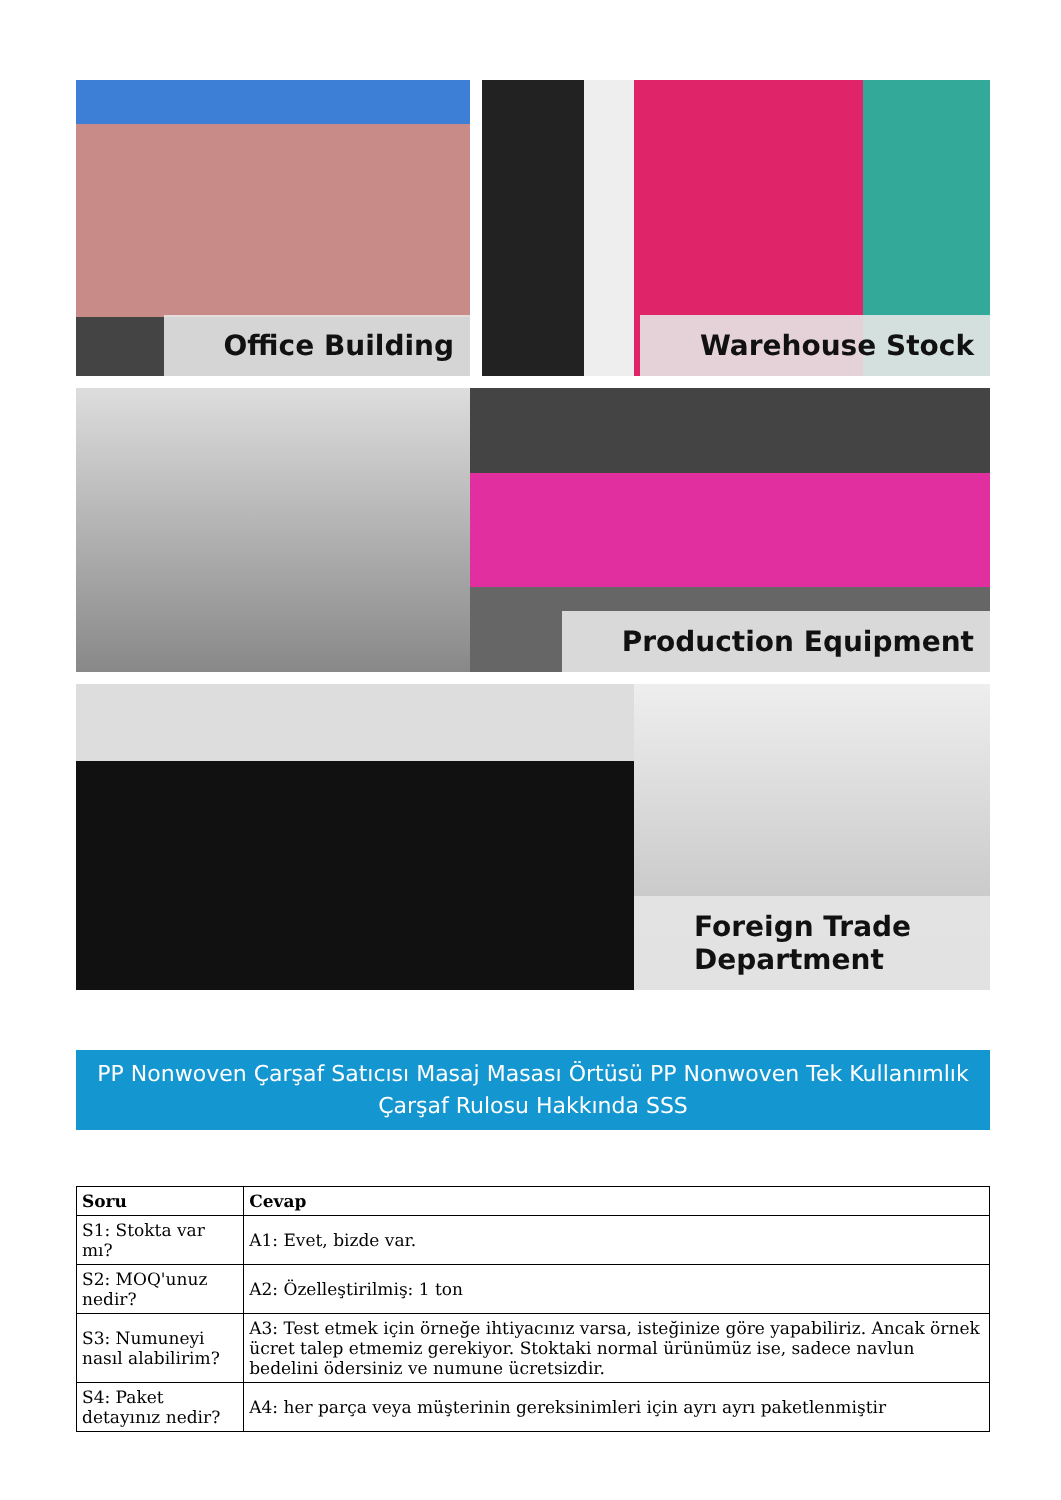Office Building
Warehouse Stock
Production Equipment
Foreign Trade Department
PP Nonwoven Çarşaf Satıcısı Masaj Masası Örtüsü PP Nonwoven Tek Kullanımlık Çarşaf Rulosu Hakkında SSS
| Soru | Cevap |
| --- | --- |
| S1: Stokta var mı? | A1: Evet, bizde var. |
| S2: MOQ'unuz nedir? | A2: Özelleştirilmiş: 1 ton |
| S3: Numuneyi nasıl alabilirim? | A3: Test etmek için örneğe ihtiyacınız varsa, isteğinize göre yapabiliriz. Ancak örnek ücret talep etmemiz gerekiyor. Stoktaki normal ürünümüz ise, sadece navlun bedelini ödersiniz ve numune ücretsizdir. |
| S4: Paket detayınız nedir? | A4: her parça veya müşterinin gereksinimleri için ayrı ayrı paketlenmiştir |